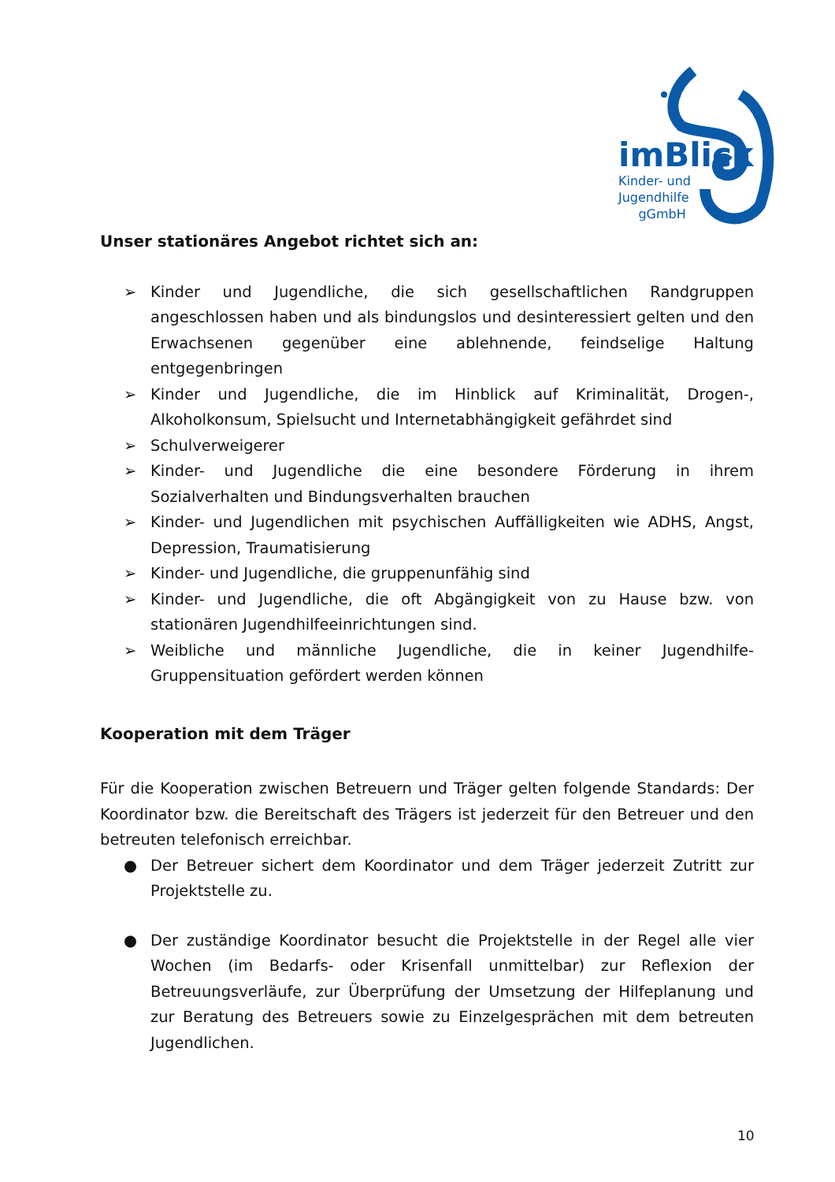imBlick
Kinder- und
Jugendhilfe
gGmbH
Unser stationäres Angebot richtet sich an:
➢ Kinder und Jugendliche, die sich gesellschaftlichen Randgruppen angeschlossen haben und als bindungslos und desinteressiert gelten und den Erwachsenen gegenüber eine ablehnende, feindselige Haltung entgegenbringen
➢ Kinder und Jugendliche, die im Hinblick auf Kriminalität, Drogen-, Alkoholkonsum, Spielsucht und Internetabhängigkeit gefährdet sind
➢ Schulverweigerer
➢ Kinder- und Jugendliche die eine besondere Förderung in ihrem Sozialverhalten und Bindungsverhalten brauchen
➢ Kinder- und Jugendlichen mit psychischen Auffälligkeiten wie ADHS, Angst, Depression, Traumatisierung
➢ Kinder- und Jugendliche, die gruppenunfähig sind
➢ Kinder- und Jugendliche, die oft Abgängigkeit von zu Hause bzw. von stationären Jugendhilfeeinrichtungen sind.
➢ Weibliche und männliche Jugendliche, die in keiner Jugendhilfe-Gruppensituation gefördert werden können
Kooperation mit dem Träger
Für die Kooperation zwischen Betreuern und Träger gelten folgende Standards: Der Koordinator bzw. die Bereitschaft des Trägers ist jederzeit für den Betreuer und den betreuten telefonisch erreichbar.
● Der Betreuer sichert dem Koordinator und dem Träger jederzeit Zutritt zur Projektstelle zu.
● Der zuständige Koordinator besucht die Projektstelle in der Regel alle vier Wochen (im Bedarfs- oder Krisenfall unmittelbar) zur Reflexion der Betreuungsverläufe, zur Überprüfung der Umsetzung der Hilfeplanung und zur Beratung des Betreuers sowie zu Einzelgesprächen mit dem betreuten Jugendlichen.
10